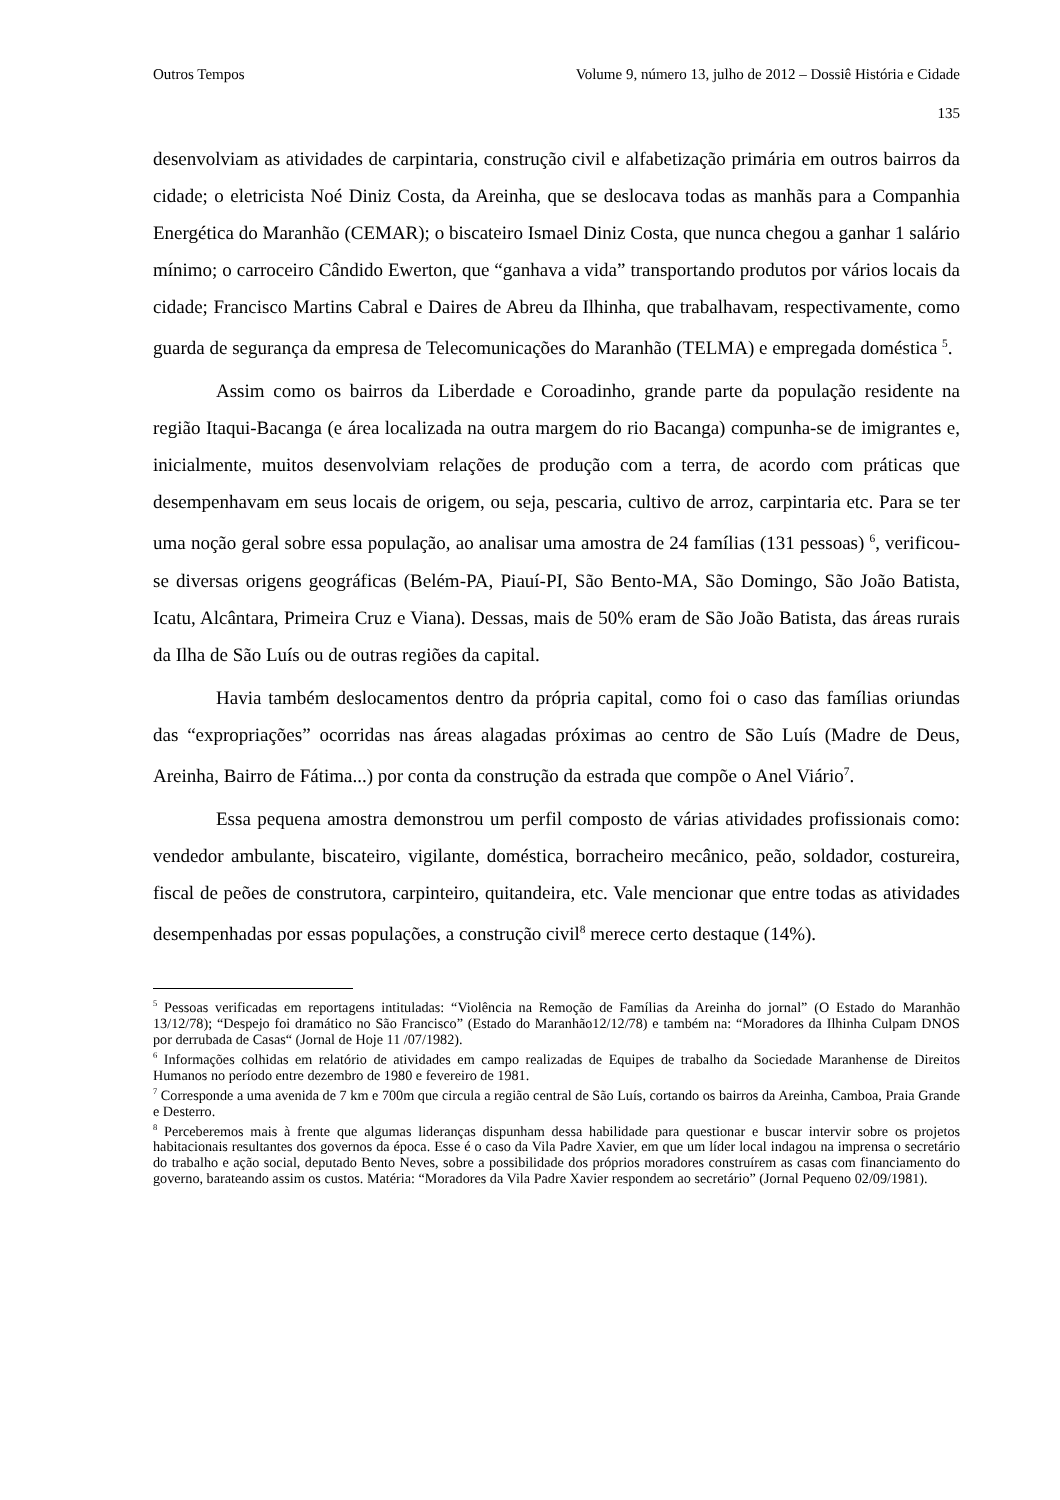Outros Tempos Volume 9, número 13, julho de 2012 – Dossiê História e Cidade
135
desenvolviam as atividades de carpintaria, construção civil e alfabetização primária em outros bairros da cidade; o eletricista Noé Diniz Costa, da Areinha, que se deslocava todas as manhãs para a Companhia Energética do Maranhão (CEMAR); o biscateiro Ismael Diniz Costa, que nunca chegou a ganhar 1 salário mínimo; o carroceiro Cândido Ewerton, que “ganhava a vida” transportando produtos por vários locais da cidade; Francisco Martins Cabral e Daires de Abreu da Ilhinha, que trabalhavam, respectivamente, como guarda de segurança da empresa de Telecomunicações do Maranhão (TELMA) e empregada doméstica <sup>5</sup>.
Assim como os bairros da Liberdade e Coroadinho, grande parte da população residente na região Itaqui-Bacanga (e área localizada na outra margem do rio Bacanga) compunha-se de imigrantes e, inicialmente, muitos desenvolviam relações de produção com a terra, de acordo com práticas que desempenhavam em seus locais de origem, ou seja, pescaria, cultivo de arroz, carpintaria etc. Para se ter uma noção geral sobre essa população, ao analisar uma amostra de 24 famílias (131 pessoas) <sup>6</sup>, verificou-se diversas origens geográficas (Belém-PA, Piauí-PI, São Bento-MA, São Domingo, São João Batista, Icatu, Alcântara, Primeira Cruz e Viana). Dessas, mais de 50% eram de São João Batista, das áreas rurais da Ilha de São Luís ou de outras regiões da capital.
Havia também deslocamentos dentro da própria capital, como foi o caso das famílias oriundas das “expropriações” ocorridas nas áreas alagadas próximas ao centro de São Luís (Madre de Deus, Areinha, Bairro de Fátima...) por conta da construção da estrada que compõe o Anel Viário<sup>7</sup>.
Essa pequena amostra demonstrou um perfil composto de várias atividades profissionais como: vendedor ambulante, biscateiro, vigilante, doméstica, borracheiro mecânico, peão, soldador, costureira, fiscal de peões de construtora, carpinteiro, quitandeira, etc. Vale mencionar que entre todas as atividades desempenhadas por essas populações, a construção civil<sup>8</sup> merece certo destaque (14%).
<sup>5</sup> Pessoas verificadas em reportagens intituladas: “Violência na Remoção de Famílias da Areinha do jornal” (O Estado do Maranhão 13/12/78); “Despejo foi dramático no São Francisco” (Estado do Maranhão12/12/78) e também na: “Moradores da Ilhinha Culpam DNOS por derrubada de Casas“ (Jornal de Hoje 11 /07/1982).
<sup>6</sup> Informações colhidas em relatório de atividades em campo realizadas de Equipes de trabalho da Sociedade Maranhense de Direitos Humanos no período entre dezembro de 1980 e fevereiro de 1981.
<sup>7</sup> Corresponde a uma avenida de 7 km e 700m que circula a região central de São Luís, cortando os bairros da Areinha, Camboa, Praia Grande e Desterro.
<sup>8</sup> Perceberemos mais à frente que algumas lideranças dispunham dessa habilidade para questionar e buscar intervir sobre os projetos habitacionais resultantes dos governos da época. Esse é o caso da Vila Padre Xavier, em que um líder local indagou na imprensa o secretário do trabalho e ação social, deputado Bento Neves, sobre a possibilidade dos próprios moradores construírem as casas com financiamento do governo, barateando assim os custos. Matéria: “Moradores da Vila Padre Xavier respondem ao secretário” (Jornal Pequeno 02/09/1981).